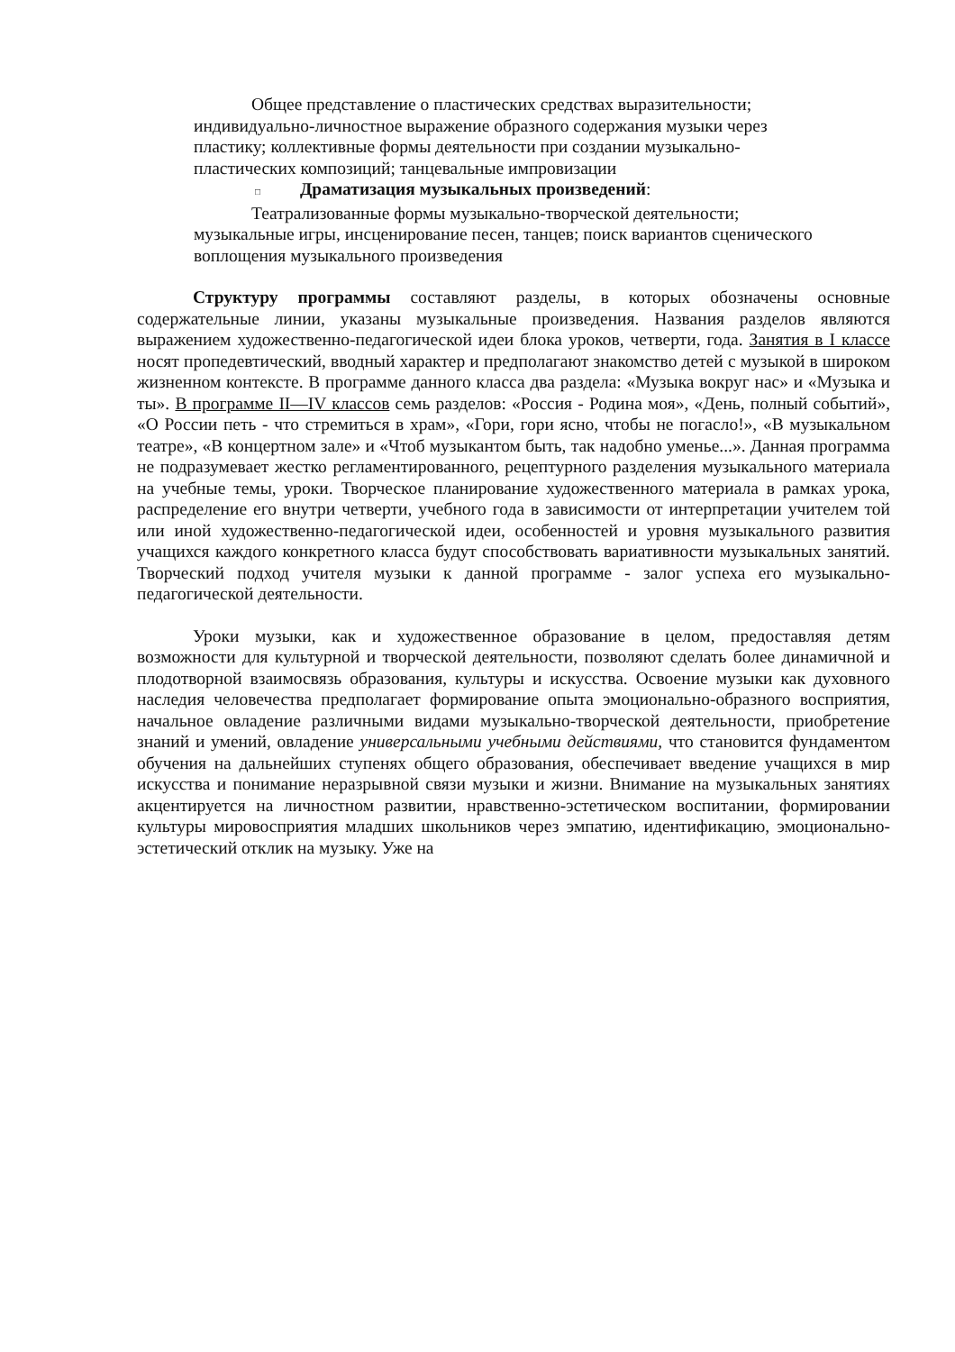Общее представление о пластических средствах выразительности; индивидуально-личностное выражение образного содержания музыки через пластику; коллективные формы деятельности при создании музыкально-пластических композиций; танцевальные импровизации
□ Драматизация музыкальных произведений:
Театрализованные формы музыкально-творческой деятельности; музыкальные игры, инсценирование песен, танцев; поиск вариантов сценического воплощения музыкального произведения
Структуру программы составляют разделы, в которых обозначены основные содержательные линии, указаны музыкальные произведения. Названия разделов являются выражением художественно-педагогической идеи блока уроков, четверти, года. Занятия в I классе носят пропедевтический, вводный характер и предполагают знакомство детей с музыкой в широком жизненном контексте. В программе данного класса два раздела: «Музыка вокруг нас» и «Музыка и ты». В программе II—IV классов семь разделов: «Россия - Родина моя», «День, полный событий», «О России петь - что стремиться в храм», «Гори, гори ясно, чтобы не погасло!», «В музыкальном театре», «В концертном зале» и «Чтоб музыкантом быть, так надобно уменье...». Данная программа не подразумевает жестко регламентированного, рецептурного разделения музыкального материала на учебные темы, уроки. Творческое планирование художественного материала в рамках урока, распределение его внутри четверти, учебного года в зависимости от интерпретации учителем той или иной художественно-педагогической идеи, особенностей и уровня музыкального развития учащихся каждого конкретного класса будут способствовать вариативности музыкальных занятий. Творческий подход учителя музыки к данной программе - залог успеха его музыкально-педагогической деятельности.
Уроки музыки, как и художественное образование в целом, предоставляя детям возможности для культурной и творческой деятельности, позволяют сделать более динамичной и плодотворной взаимосвязь образования, культуры и искусства. Освоение музыки как духовного наследия человечества предполагает формирование опыта эмоционально-образного восприятия, начальное овладение различными видами музыкально-творческой деятельности, приобретение знаний и умений, овладение универсальными учебными действиями, что становится фундаментом обучения на дальнейших ступенях общего образования, обеспечивает введение учащихся в мир искусства и понимание неразрывной связи музыки и жизни. Внимание на музыкальных занятиях акцентируется на личностном развитии, нравственно-эстетическом воспитании, формировании культуры мировосприятия младших школьников через эмпатию, идентификацию, эмоционально-эстетический отклик на музыку. Уже на